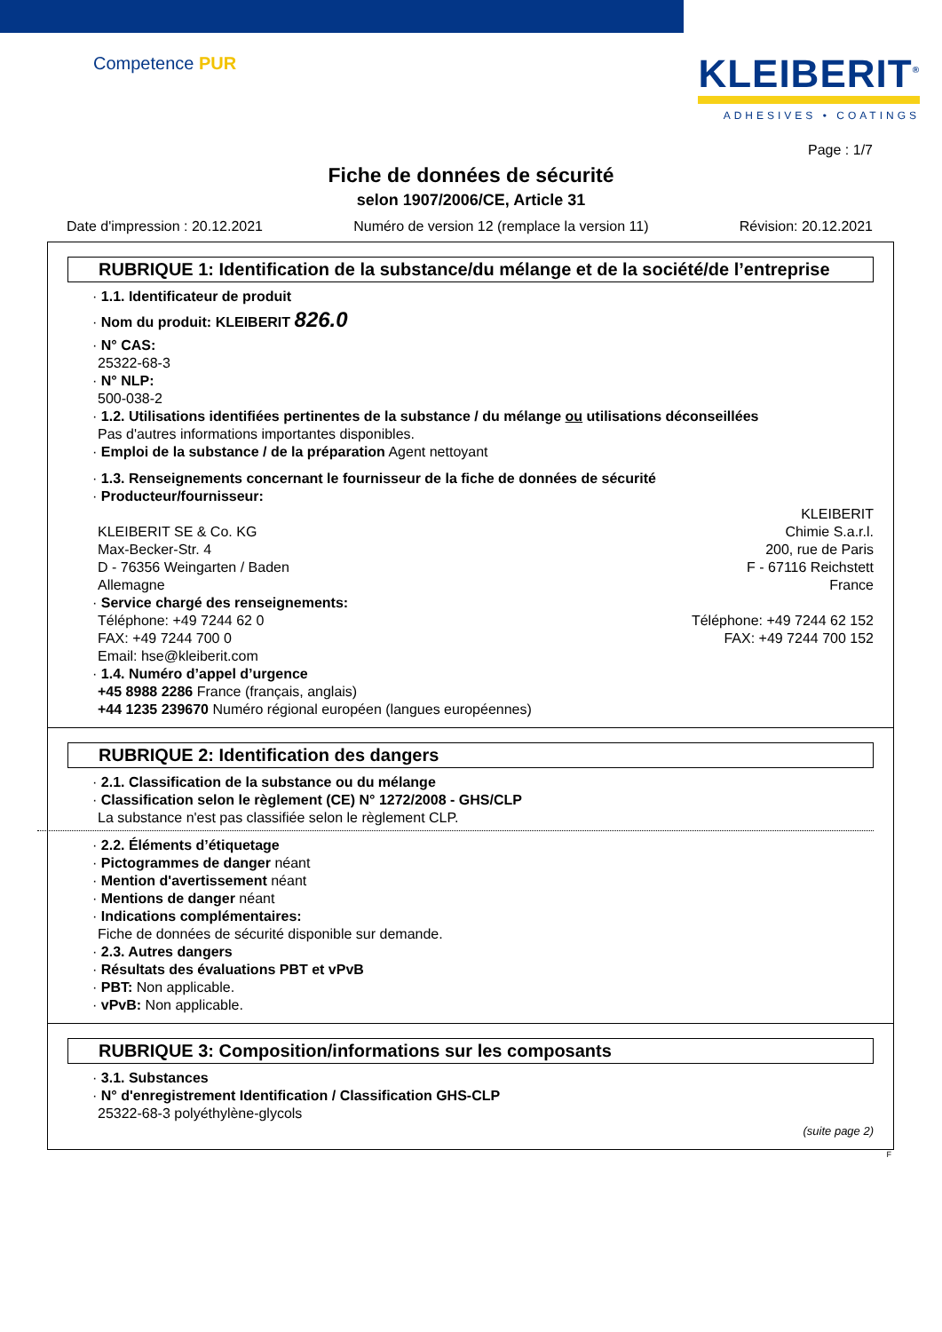Competence PUR
KLEIBERIT<sup>®</sup>
ADHESIVES • COATINGS
Page : 1/7
Fiche de données de sécurité
selon 1907/2006/CE, Article 31
Date d'impression : 20.12.2021 Numéro de version 12 (remplace la version 11) Révision: 20.12.2021
RUBRIQUE 1: Identification de la substance/du mélange et de la société/de l’entreprise
· 1.1. Identificateur de produit
· Nom du produit: KLEIBERIT 826.0
· N° CAS:
25322-68-3
· N° NLP:
500-038-2
· 1.2. Utilisations identifiées pertinentes de la substance / du mélange ou utilisations déconseillées
Pas d'autres informations importantes disponibles.
· Emploi de la substance / de la préparation Agent nettoyant
· 1.3. Renseignements concernant le fournisseur de la fiche de données de sécurité
· Producteur/fournisseur:
KLEIBERIT SE & Co. KG
Max-Becker-Str. 4
D - 76356 Weingarten / Baden
Allemagne
KLEIBERIT
Chimie S.a.r.l.
200, rue de Paris
F - 67116 Reichstett
France
· Service chargé des renseignements:
Téléphone: +49 7244 62 0
FAX: +49 7244 700 0
Email: hse@kleiberit.com
Téléphone: +49 7244 62 152
FAX: +49 7244 700 152
· 1.4. Numéro d’appel d’urgence
+45 8988 2286 France (français, anglais)
+44 1235 239670 Numéro régional européen (langues européennes)
RUBRIQUE 2: Identification des dangers
· 2.1. Classification de la substance ou du mélange
· Classification selon le règlement (CE) N° 1272/2008 - GHS/CLP
La substance n'est pas classifiée selon le règlement CLP.
· 2.2. Éléments d’étiquetage
· Pictogrammes de danger néant
· Mention d'avertissement néant
· Mentions de danger néant
· Indications complémentaires:
Fiche de données de sécurité disponible sur demande.
· 2.3. Autres dangers
· Résultats des évaluations PBT et vPvB
· PBT: Non applicable.
· vPvB: Non applicable.
RUBRIQUE 3: Composition/informations sur les composants
· 3.1. Substances
· N° d'enregistrement Identification / Classification GHS-CLP
25322-68-3 polyéthylène-glycols
(suite page 2)
F